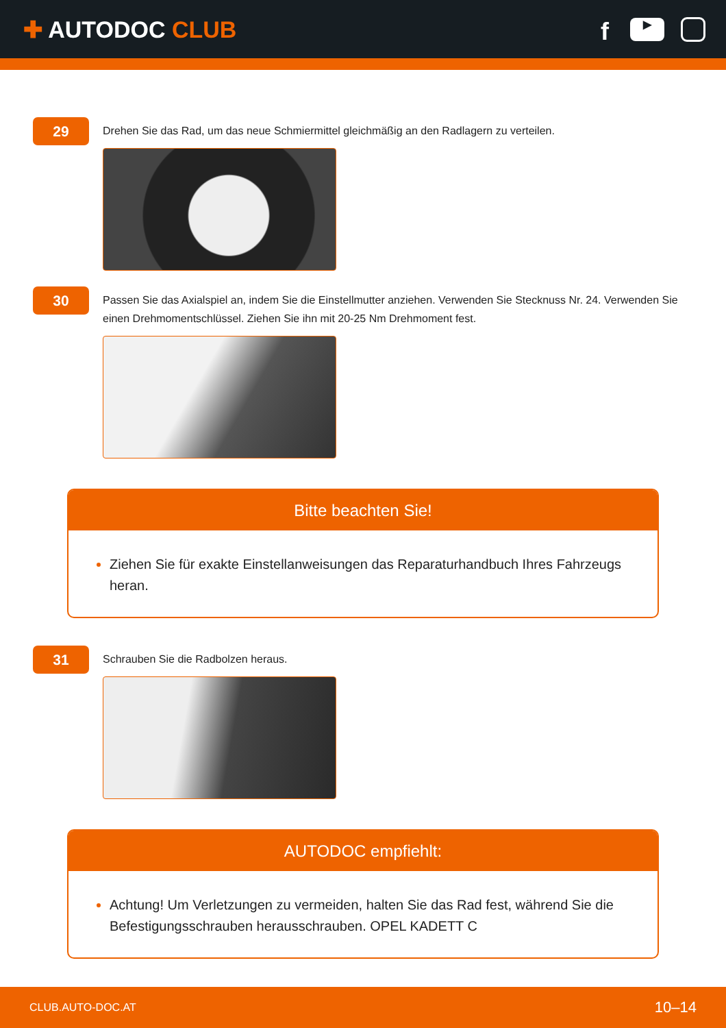✚ AUTODOC CLUB
f
▶
29
Drehen Sie das Rad, um das neue Schmiermittel gleichmäßig an den Radlagern zu verteilen.
30
Passen Sie das Axialspiel an, indem Sie die Einstellmutter anziehen. Verwenden Sie Stecknuss Nr. 24. Verwenden Sie einen Drehmomentschlüssel. Ziehen Sie ihn mit 20-25 Nm Drehmoment fest.
Bitte beachten Sie!
Ziehen Sie für exakte Einstellanweisungen das Reparaturhandbuch Ihres Fahrzeugs heran.
31
Schrauben Sie die Radbolzen heraus.
AUTODOC empfiehlt:
Achtung! Um Verletzungen zu vermeiden, halten Sie das Rad fest, während Sie die Befestigungsschrauben herausschrauben. OPEL KADETT C
CLUB.AUTO-DOC.AT 10–14